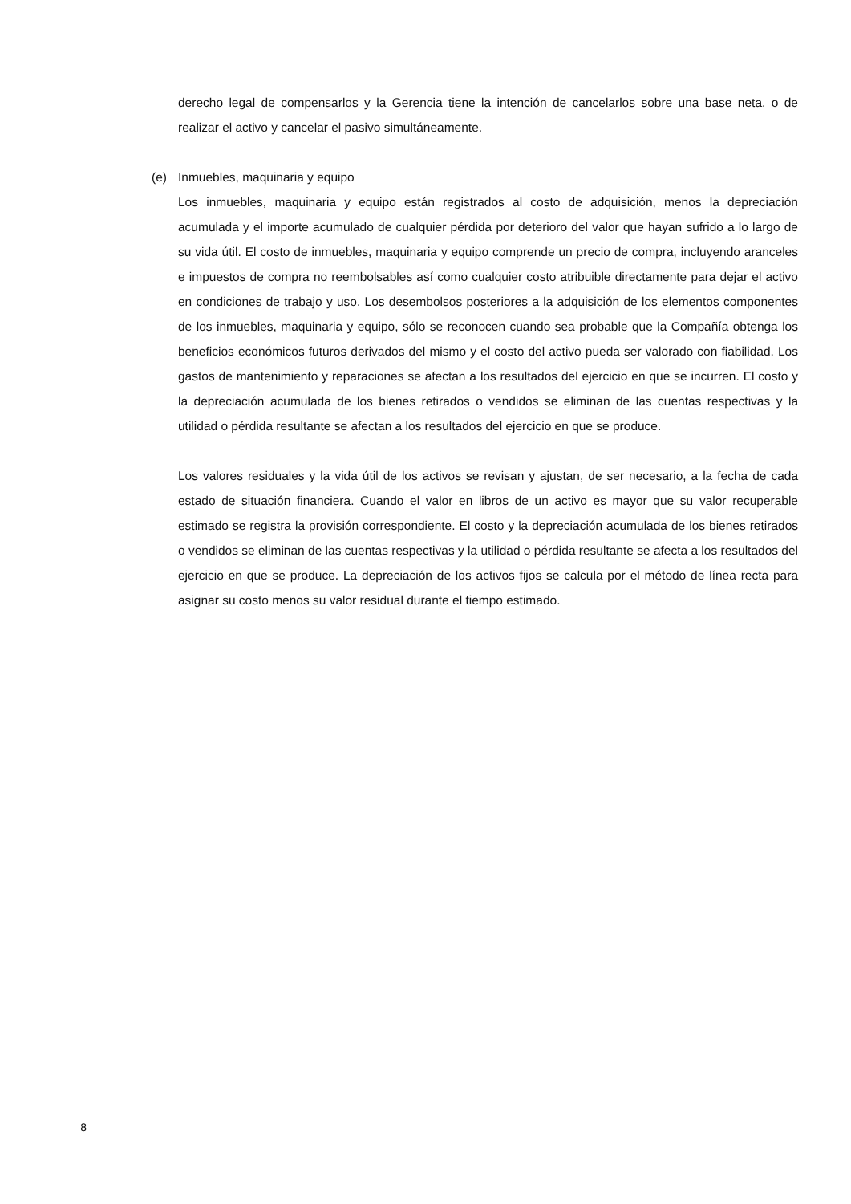derecho legal de compensarlos y la Gerencia tiene la intención de cancelarlos sobre una base neta, o de realizar el activo y cancelar el pasivo simultáneamente.
(e) Inmuebles, maquinaria y equipo
Los inmuebles, maquinaria y equipo están registrados al costo de adquisición, menos la depreciación acumulada y el importe acumulado de cualquier pérdida por deterioro del valor que hayan sufrido a lo largo de su vida útil. El costo de inmuebles, maquinaria y equipo comprende un precio de compra, incluyendo aranceles e impuestos de compra no reembolsables así como cualquier costo atribuible directamente para dejar el activo en condiciones de trabajo y uso. Los desembolsos posteriores a la adquisición de los elementos componentes de los inmuebles, maquinaria y equipo, sólo se reconocen cuando sea probable que la Compañía obtenga los beneficios económicos futuros derivados del mismo y el costo del activo pueda ser valorado con fiabilidad. Los gastos de mantenimiento y reparaciones se afectan a los resultados del ejercicio en que se incurren. El costo y la depreciación acumulada de los bienes retirados o vendidos se eliminan de las cuentas respectivas y la utilidad o pérdida resultante se afectan a los resultados del ejercicio en que se produce.
Los valores residuales y la vida útil de los activos se revisan y ajustan, de ser necesario, a la fecha de cada estado de situación financiera. Cuando el valor en libros de un activo es mayor que su valor recuperable estimado se registra la provisión correspondiente. El costo y la depreciación acumulada de los bienes retirados o vendidos se eliminan de las cuentas respectivas y la utilidad o pérdida resultante se afecta a los resultados del ejercicio en que se produce. La depreciación de los activos fijos se calcula por el método de línea recta para asignar su costo menos su valor residual durante el tiempo estimado.
8